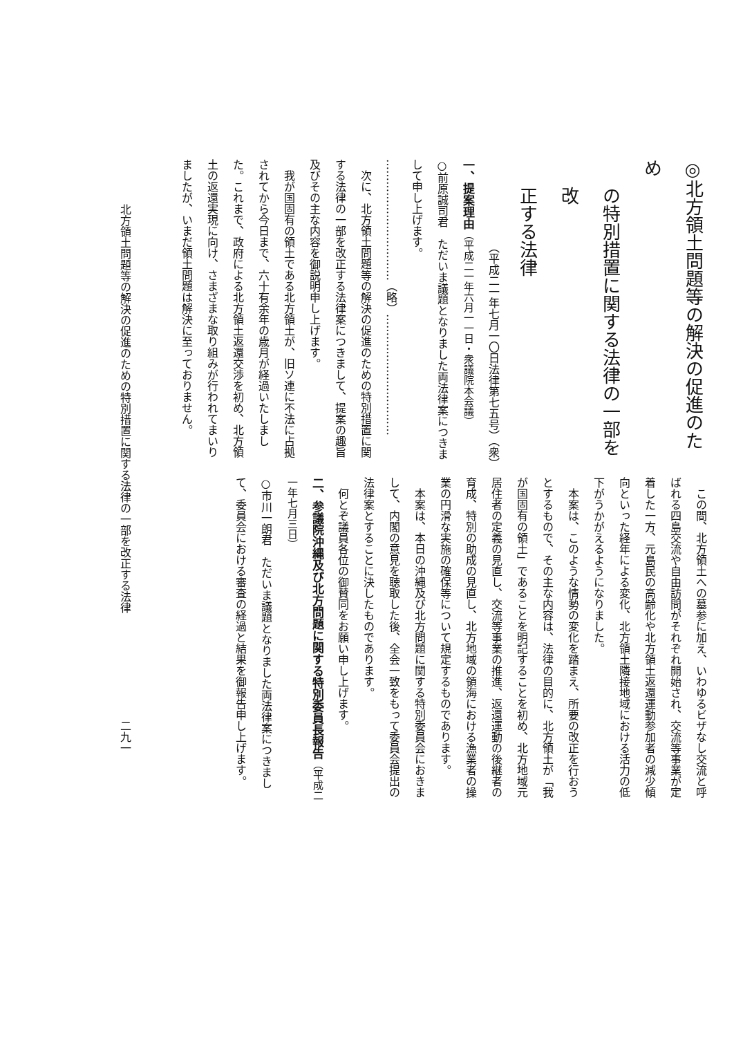◎北方領土問題等の解決の促進のため
の特別措置に関する法律の一部を改
正する法律
（平成二一年七月一〇日法律第七五号）（衆）
一、提案理由（平成二一年六月一一日・衆議院本会議）
○前原誠司君　ただいま議題となりました両法律案につきまして申し上げます。
……………………………（略）……………………………
次に、北方領土問題等の解決の促進のための特別措置に関する法律の一部を改正する法律案につきまして、提案の趣旨及びその主な内容を御説明申し上げます。
我が国固有の領土である北方領土が、旧ソ連に不法に占拠されてから今日まで、六十有余年の歳月が経過いたしました。これまで、政府による北方領土返還交渉を初め、北方領土の返還実現に向け、さまざまな取り組みが行われてまいりましたが、いまだ領土問題は解決に至っておりません。
この間、北方領土への墓参に加え、いわゆるビザなし交流と呼ばれる四島交流や自由訪問がそれぞれ開始され、交流等事業が定着した一方、元島民の高齢化や北方領土返還運動参加者の減少傾向といった経年による変化、北方領土隣接地域における活力の低下がうかがえるようになりました。
本案は、このような情勢の変化を踏まえ、所要の改正を行おうとするもので、その主な内容は、法律の目的に、北方領土が「我が国固有の領土」であることを明記することを初め、北方地域元居住者の定義の見直し、交流等事業の推進、返還運動の後継者の育成、特別の助成の見直し、北方地域の領海における漁業者の操業の円滑な実施の確保等について規定するものであります。
本案は、本日の沖縄及び北方問題に関する特別委員会におきまして、内閣の意見を聴取した後、全会一致をもって委員会提出の法律案とすることに決したものであります。
何とぞ議員各位の御賛同をお願い申し上げます。
二、参議院沖縄及び北方問題に関する特別委員長報告（平成二一年七月三日）
○市川一朗君　ただいま議題となりました両法律案につきまして、委員会における審査の経過と結果を御報告申し上げます。
北方領土問題等の解決の促進のための特別措置に関する法律の一部を改正する法律 二九一